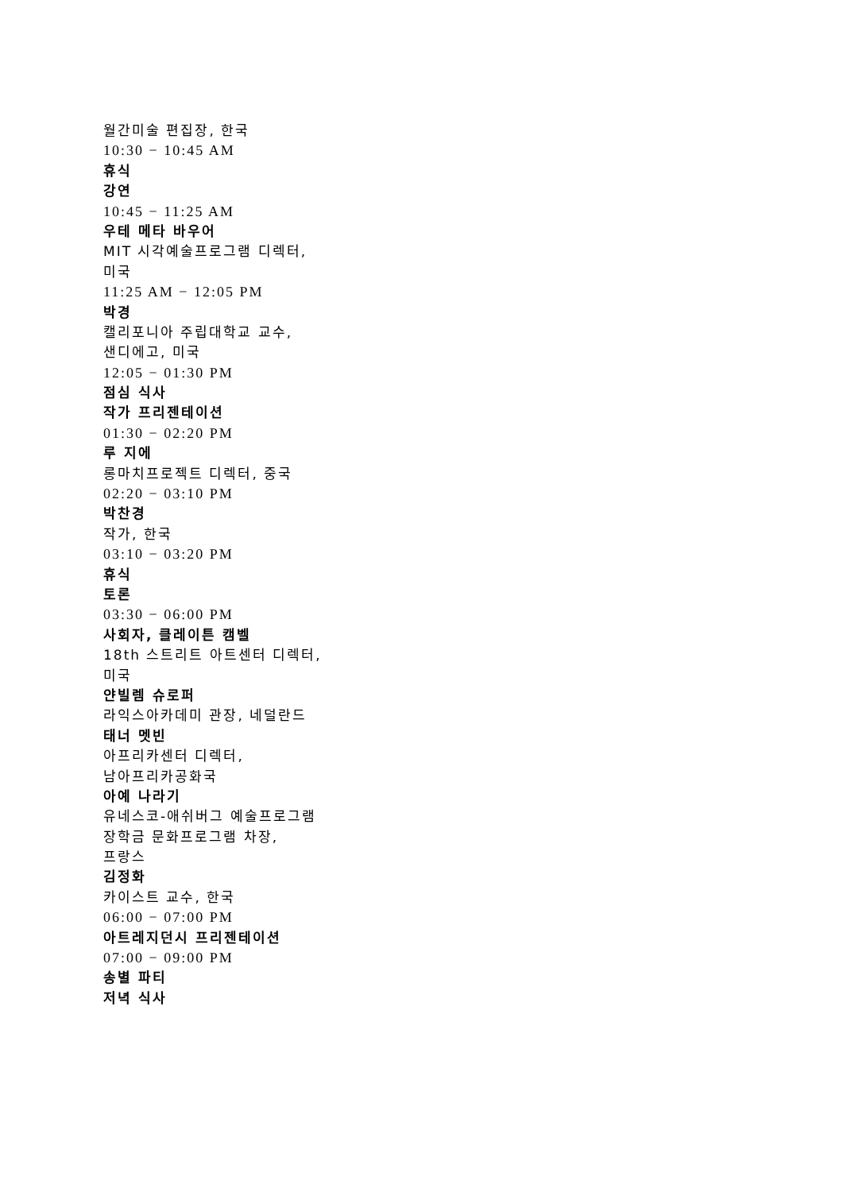월간미술 편집장, 한국
10:30 − 10:45 AM
휴식
강연
10:45 − 11:25 AM
우테 메타 바우어
MIT 시각예술프로그램 디렉터,
미국
11:25 AM − 12:05 PM
박경
캘리포니아 주립대학교 교수,
샌디에고, 미국
12:05 − 01:30 PM
점심 식사
작가 프리젠테이션
01:30 − 02:20 PM
루 지에
롱마치프로젝트 디렉터, 중국
02:20 − 03:10 PM
박찬경
작가, 한국
03:10 − 03:20 PM
휴식
토론
03:30 − 06:00 PM
사회자, 클레이튼 캠벨
18th 스트리트 아트센터 디렉터,
미국
얀빌렘 슈로퍼
라익스아카데미 관장, 네덜란드
태너 멧빈
아프리카센터 디렉터,
남아프리카공화국
아예 나라기
유네스코-애쉬버그 예술프로그램
장학금 문화프로그램 차장,
프랑스
김정화
카이스트 교수, 한국
06:00 − 07:00 PM
아트레지던시 프리젠테이션
07:00 − 09:00 PM
송별 파티
저녁 식사